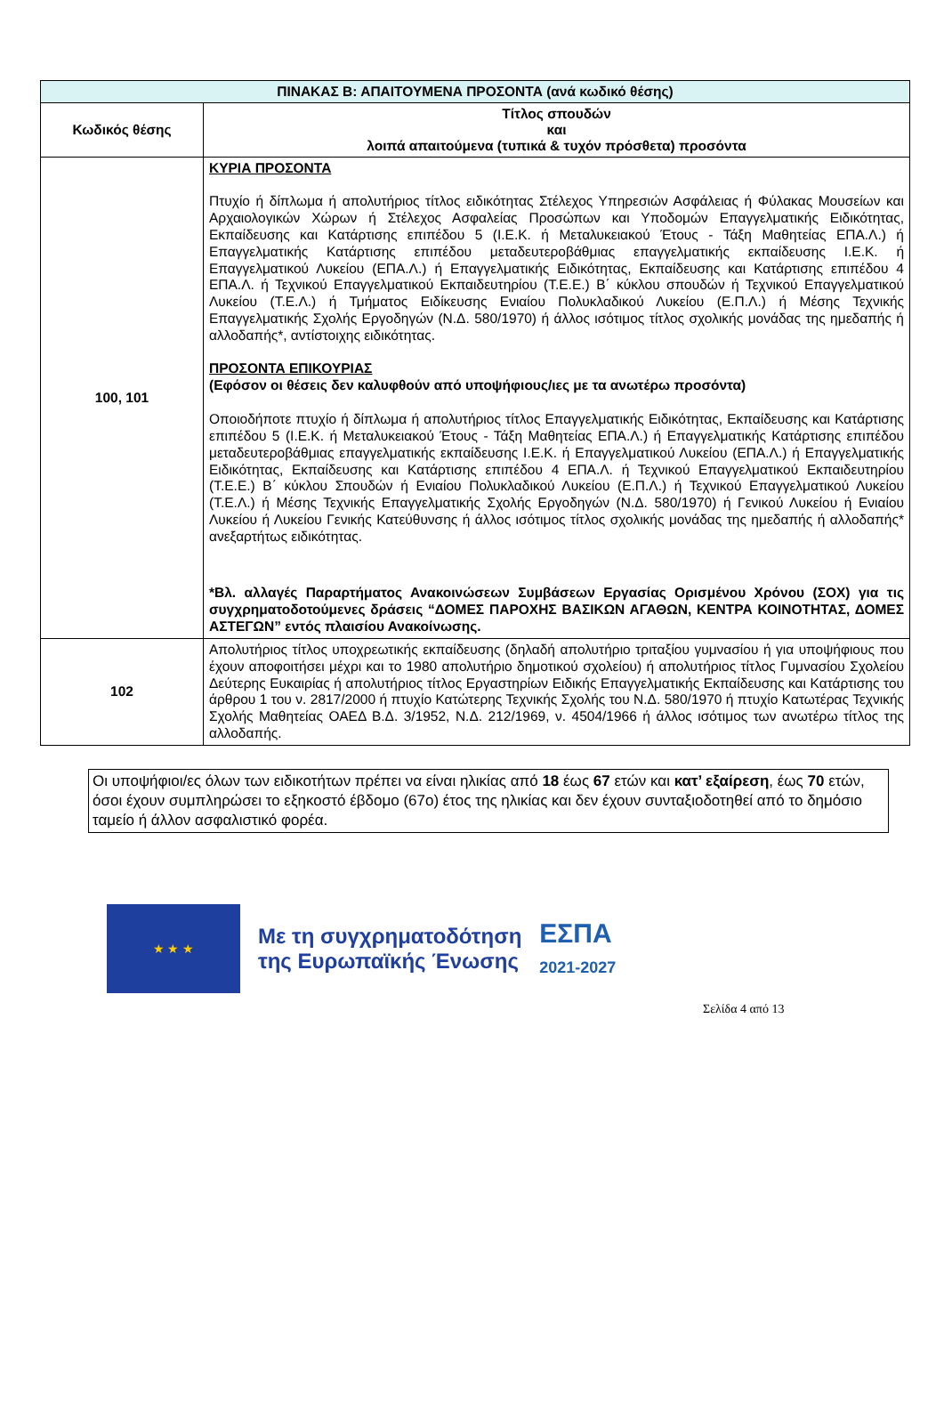| ΠΙΝΑΚΑΣ Β: ΑΠΑΙΤΟΥΜΕΝΑ ΠΡΟΣΟΝΤΑ (ανά κωδικό θέσης) | |
| --- | --- |
| Κωδικός θέσης | Τίτλος σπουδών και λοιπά απαιτούμενα (τυπικά & τυχόν πρόσθετα) προσόντα |
| 100, 101 | ΚΥΡΙΑ ΠΡΟΣΟΝΤΑ Πτυχίο ή δίπλωμα ή απολυτήριος τίτλος ειδικότητας Στέλεχος Υπηρεσιών Ασφάλειας ή Φύλακας Μουσείων και Αρχαιολογικών Χώρων ή Στέλεχος Ασφαλείας Προσώπων και Υποδομών Επαγγελματικής Ειδικότητας, Εκπαίδευσης και Κατάρτισης επιπέδου 5 (Ι.Ε.Κ. ή Μεταλυκειακού Έτους - Τάξη Μαθητείας ΕΠΑ.Λ.) ή Επαγγελματικής Κατάρτισης επιπέδου μεταδευτεροβάθμιας επαγγελματικής εκπαίδευσης Ι.Ε.Κ. ή Επαγγελματικού Λυκείου (ΕΠΑ.Λ.) ή Επαγγελματικής Ειδικότητας, Εκπαίδευσης και Κατάρτισης επιπέδου 4 ΕΠΑ.Λ. ή Τεχνικού Επαγγελματικού Εκπαιδευτηρίου (Τ.Ε.Ε.) Β΄ κύκλου σπουδών ή Τεχνικού Επαγγελματικού Λυκείου (Τ.Ε.Λ.) ή Τμήματος Ειδίκευσης Ενιαίου Πολυκλαδικού Λυκείου (Ε.Π.Λ.) ή Μέσης Τεχνικής Επαγγελματικής Σχολής Εργοδηγών (Ν.Δ. 580/1970) ή άλλος ισότιμος τίτλος σχολικής μονάδας της ημεδαπής ή αλλοδαπής*, αντίστοιχης ειδικότητας. ΠΡΟΣΟΝΤΑ ΕΠΙΚΟΥΡΙΑΣ (Εφόσον οι θέσεις δεν καλυφθούν από υποψήφιους/ιες με τα ανωτέρω προσόντα) Οποιοδήποτε πτυχίο ή δίπλωμα ή απολυτήριος τίτλος Επαγγελματικής Ειδικότητας, Εκπαίδευσης και Κατάρτισης επιπέδου 5 (Ι.Ε.Κ. ή Μεταλυκειακού Έτους - Τάξη Μαθητείας ΕΠΑ.Λ.) ή Επαγγελματικής Κατάρτισης επιπέδου μεταδευτεροβάθμιας επαγγελματικής εκπαίδευσης Ι.Ε.Κ. ή Επαγγελματικού Λυκείου (ΕΠΑ.Λ.) ή Επαγγελματικής Ειδικότητας, Εκπαίδευσης και Κατάρτισης επιπέδου 4 ΕΠΑ.Λ. ή Τεχνικού Επαγγελματικού Εκπαιδευτηρίου (Τ.Ε.Ε.) Β΄ κύκλου Σπουδών ή Ενιαίου Πολυκλαδικού Λυκείου (Ε.Π.Λ.) ή Τεχνικού Επαγγελματικού Λυκείου (Τ.Ε.Λ.) ή Μέσης Τεχνικής Επαγγελματικής Σχολής Εργοδηγών (Ν.Δ. 580/1970) ή Γενικού Λυκείου ή Ενιαίου Λυκείου ή Λυκείου Γενικής Κατεύθυνσης ή άλλος ισότιμος τίτλος σχολικής μονάδας της ημεδαπής ή αλλοδαπής* ανεξαρτήτως ειδικότητας. *Βλ. αλλαγές Παραρτήματος Ανακοινώσεων Συμβάσεων Εργασίας Ορισμένου Χρόνου (ΣΟΧ) για τις συγχρηματοδοτούμενες δράσεις “ΔΟΜΕΣ ΠΑΡΟΧΗΣ ΒΑΣΙΚΩΝ ΑΓΑΘΩΝ, ΚΕΝΤΡΑ ΚΟΙΝΟΤΗΤΑΣ, ΔΟΜΕΣ ΑΣΤΕΓΩΝ” εντός πλαισίου Ανακοίνωσης. |
| 102 | Απολυτήριος τίτλος υποχρεωτικής εκπαίδευσης (δηλαδή απολυτήριο τριταξίου γυμνασίου ή για υποψήφιους που έχουν αποφοιτήσει μέχρι και το 1980 απολυτήριο δημοτικού σχολείου) ή απολυτήριος τίτλος Γυμνασίου Σχολείου Δεύτερης Ευκαιρίας ή απολυτήριος τίτλος Εργαστηρίων Ειδικής Επαγγελματικής Εκπαίδευσης και Κατάρτισης του άρθρου 1 του ν. 2817/2000 ή πτυχίο Κατώτερης Τεχνικής Σχολής του Ν.Δ. 580/1970 ή πτυχίο Κατωτέρας Τεχνικής Σχολής Μαθητείας ΟΑΕΔ Β.Δ. 3/1952, Ν.Δ. 212/1969, ν. 4504/1966 ή άλλος ισότιμος των ανωτέρω τίτλος της αλλοδαπής. |
Οι υποψήφιοι/ες όλων των ειδικοτήτων πρέπει να είναι ηλικίας από 18 έως 67 ετών και κατ’ εξαίρεση, έως 70 ετών, όσοι έχουν συμπληρώσει το εξηκοστό έβδομο (67ο) έτος της ηλικίας και δεν έχουν συνταξιοδοτηθεί από το δημόσιο ταμείο ή άλλον ασφαλιστικό φορέα.
★ ★ ★
Με τη συγχρηματοδότηση
της Ευρωπαϊκής Ένωσης
ΕΣΠΑ
2021-2027
Σελίδα 4 από 13